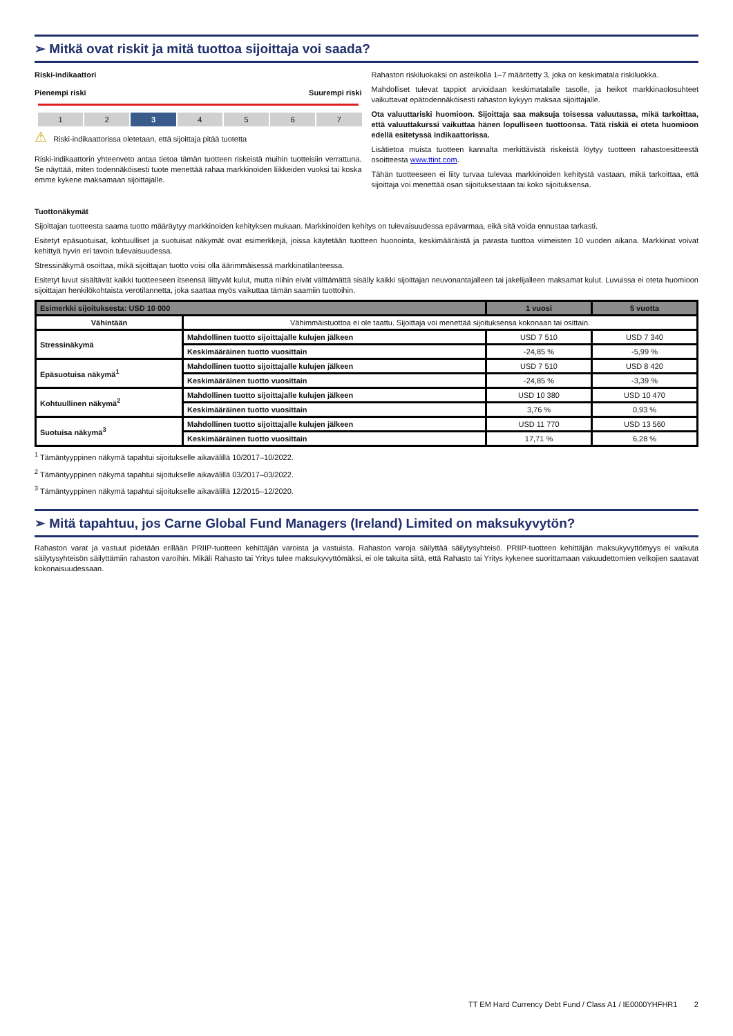➢ Mitkä ovat riskit ja mitä tuottoa sijoittaja voi saada?
Riski-indikaattori
Pienempi riski Suurempi riski
1 2 3 4567
⚠ Riski-indikaattorissa oletetaan, että sijoittaja pitää tuotetta
Riski-indikaattorin yhteenveto antaa tietoa tämän tuotteen riskeistä muihin tuotteisiin verrattuna. Se näyttää, miten todennäköisesti tuote menettää rahaa markkinoiden liikkeiden vuoksi tai koska emme kykene maksamaan sijoittajalle.
Rahaston riskiluokaksi on asteikolla 1–7 määritetty 3, joka on keskimatala riskiluokka.
Mahdolliset tulevat tappiot arvioidaan keskimatalalle tasolle, ja heikot markkinaolosuhteet vaikuttavat epätodennäköisesti rahaston kykyyn maksaa sijoittajalle.
Ota valuuttariski huomioon. Sijoittaja saa maksuja toisessa valuutassa, mikä tarkoittaa, että valuuttakurssi vaikuttaa hänen lopulliseen tuottoonsa. Tätä riskiä ei oteta huomioon edellä esitetyssä indikaattorissa.
Lisätietoa muista tuotteen kannalta merkittävistä riskeistä löytyy tuotteen rahastoesitteestä osoitteesta www.ttint.com.
Tähän tuotteeseen ei liity turvaa tulevaa markkinoiden kehitystä vastaan, mikä tarkoittaa, että sijoittaja voi menettää osan sijoituksestaan tai koko sijoituksensa.
Tuottonäkymät
Sijoittajan tuotteesta saama tuotto määräytyy markkinoiden kehityksen mukaan. Markkinoiden kehitys on tulevaisuudessa epävarmaa, eikä sitä voida ennustaa tarkasti.
Esitetyt epäsuotuisat, kohtuulliset ja suotuisat näkymät ovat esimerkkejä, joissa käytetään tuotteen huonointa, keskimääräistä ja parasta tuottoa viimeisten 10 vuoden aikana. Markkinat voivat kehittyä hyvin eri tavoin tulevaisuudessa.
Stressinäkymä osoittaa, mikä sijoittajan tuotto voisi olla äärimmäisessä markkinatilanteessa.
Esitetyt luvut sisältävät kaikki tuotteeseen itseensä liittyvät kulut, mutta niihin eivät välttämättä sisälly kaikki sijoittajan neuvonantajalleen tai jakelijalleen maksamat kulut. Luvuissa ei oteta huomioon sijoittajan henkilökohtaista verotilannetta, joka saattaa myös vaikuttaa tämän saamiin tuottoihin.
| Esimerkki sijoituksesta: USD 10 000 | | 1 vuosi | 5 vuotta |
| --- | --- | --- | --- |
| Vähintään | Vähimmäistuottoa ei ole taattu. Sijoittaja voi menettää sijoituksensa kokonaan tai osittain. | | |
| Stressinäkymä | Mahdollinen tuotto sijoittajalle kulujen jälkeen | USD 7 510 | USD 7 340 |
| | Keskimääräinen tuotto vuosittain | -24,85 % | -5,99 % |
| Epäsuotuisa näkymä<sup>1</sup> | Mahdollinen tuotto sijoittajalle kulujen jälkeen | USD 7 510 | USD 8 420 |
| | Keskimääräinen tuotto vuosittain | -24,85 % | -3,39 % |
| Kohtuullinen näkymä<sup>2</sup> | Mahdollinen tuotto sijoittajalle kulujen jälkeen | USD 10 380 | USD 10 470 |
| | Keskimääräinen tuotto vuosittain | 3,76 % | 0,93 % |
| Suotuisa näkymä<sup>3</sup> | Mahdollinen tuotto sijoittajalle kulujen jälkeen | USD 11 770 | USD 13 560 |
| | Keskimääräinen tuotto vuosittain | 17,71 % | 6,28 % |
<sup>1</sup> Tämäntyyppinen näkymä tapahtui sijoitukselle aikavälillä 10/2017–10/2022.
<sup>2</sup> Tämäntyyppinen näkymä tapahtui sijoitukselle aikavälillä 03/2017–03/2022.
<sup>3</sup> Tämäntyyppinen näkymä tapahtui sijoitukselle aikavälillä 12/2015–12/2020.
➢ Mitä tapahtuu, jos Carne Global Fund Managers (Ireland) Limited on maksukyvytön?
Rahaston varat ja vastuut pidetään erillään PRIIP-tuotteen kehittäjän varoista ja vastuista. Rahaston varoja säilyttää säilytysyhteisö. PRIIP-tuotteen kehittäjän maksukyvyttömyys ei vaikuta säilytysyhteisön säilyttämiin rahaston varoihin. Mikäli Rahasto tai Yritys tulee maksukyvyttömäksi, ei ole takuita siitä, että Rahasto tai Yritys kykenee suorittamaan vakuudettomien velkojien saatavat kokonaisuudessaan.
TT EM Hard Currency Debt Fund / Class A1 / IE0000YHFHR1 2